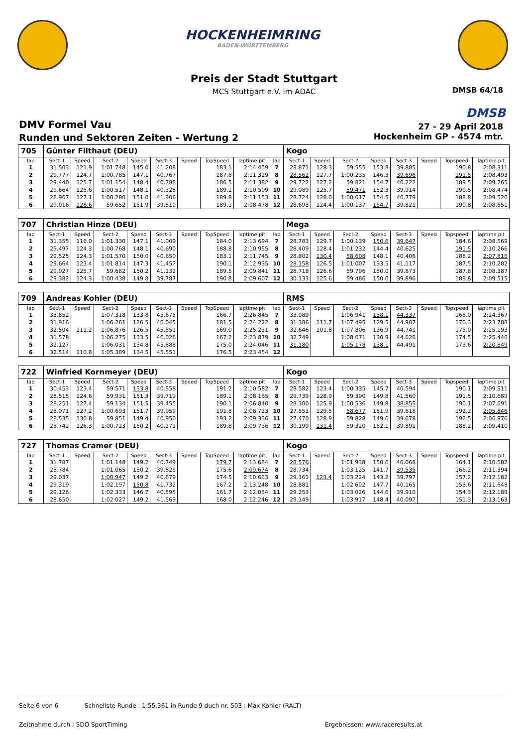HOCKENHEIMRING
BADEN-WÜRTTEMBERG
Preis der Stadt Stuttgart
MCS Stuttgart e.V. im ADAC DMSB 64/18
DMSB
DMV Formel Vau
Runden und Sektoren Zeiten - Wertung 2
27 - 29 April 2018
Hockenheim GP - 4574 mtr.
| 705 | Günter Filthaut (DEU) | | | | | | | | | Kogo | | | | | | | |
| lap | Sect-1 | Speed | Sect-2 | Speed | Sect-3 | Speed | TopSpeed | laptime pit | lap | Sect-1 | Speed | Sect-2 | Speed | Sect-3 | Speed | Topspeed | laptime pit |
| 1 | 31.503 | 121.9 | 1:01.748 | 145.0 | 41.208 | | 183.1 | 2:14.459 | 7 | 28.871 | 128.3 | 59.555 | 153.8 | 39.885 | | 190.8 | 2:08.311 |
| 2 | 29.777 | 124.7 | 1:00.785 | 147.1 | 40.767 | | 187.8 | 2:11.329 | 8 | 28.562 | 127.7 | 1:00.235 | 146.3 | 39.696 | | 191.5 | 2:08.493 |
| 3 | 29.440 | 125.7 | 1:01.154 | 148.4 | 40.788 | | 186.5 | 2:11.382 | 9 | 29.722 | 127.2 | 59.821 | 154.7 | 40.222 | | 189.5 | 2:09.765 |
| 4 | 29.664 | 125.6 | 1:00.517 | 148.1 | 40.328 | | 189.1 | 2:10.509 | 10 | 29.089 | 125.7 | 59.471 | 152.3 | 39.914 | | 190.5 | 2:08.474 |
| 5 | 28.967 | 127.1 | 1:00.280 | 151.0 | 41.906 | | 189.8 | 2:11.153 | 11 | 28.724 | 128.0 | 1:00.017 | 154.5 | 40.779 | | 188.8 | 2:09.520 |
| 6 | 29.016 | 128.6 | 59.652 | 151.9 | 39.810 | | 189.1 | 2:08.478 | 12 | 28.693 | 124.4 | 1:00.137 | 154.7 | 39.821 | | 190.8 | 2:08.651 |
| 707 | Christian Hinze (DEU) | | | | | | | | | Mega | | | | | | | |
| lap | Sect-1 | Speed | Sect-2 | Speed | Sect-3 | Speed | TopSpeed | laptime pit | lap | Sect-1 | Speed | Sect-2 | Speed | Sect-3 | Speed | Topspeed | laptime pit |
| 1 | 31.355 | 116.0 | 1:01.330 | 147.1 | 41.009 | | 184.0 | 2:13.694 | 7 | 28.783 | 129.7 | 1:00.139 | 150.6 | 39.647 | | 184.6 | 2:08.569 |
| 2 | 29.497 | 124.3 | 1:00.768 | 148.1 | 40.690 | | 188.8 | 2:10.955 | 8 | 28.409 | 128.4 | 1:01.232 | 144.4 | 40.625 | | 191.5 | 2:10.266 |
| 3 | 29.525 | 124.3 | 1:01.570 | 150.0 | 40.650 | | 183.1 | 2:11.745 | 9 | 28.802 | 130.4 | 58.608 | 148.1 | 40.406 | | 188.2 | 2:07.816 |
| 4 | 29.664 | 123.4 | 1:01.814 | 147.3 | 41.457 | | 190.1 | 2:12.935 | 10 | 28.158 | 126.5 | 1:01.007 | 133.5 | 41.117 | | 187.5 | 2:10.282 |
| 5 | 29.027 | 125.7 | 59.682 | 150.2 | 41.132 | | 189.5 | 2:09.841 | 11 | 28.718 | 126.6 | 59.796 | 150.0 | 39.873 | | 187.8 | 2:08.387 |
| 6 | 29.382 | 124.3 | 1:00.438 | 149.8 | 39.787 | | 190.8 | 2:09.607 | 12 | 30.133 | 125.6 | 59.486 | 150.0 | 39.896 | | 189.8 | 2:09.515 |
| 709 | Andreas Kohler (DEU) | | | | | | | | | RMS | | | | | | | |
| lap | Sect-1 | Speed | Sect-2 | Speed | Sect-3 | Speed | TopSpeed | laptime pit | lap | Sect-1 | Speed | Sect-2 | Speed | Sect-3 | Speed | Topspeed | laptime pit |
| 1 | 33.852 | | 1:07.318 | 133.8 | 45.675 | | 166.7 | 2:26.845 | 7 | 33.089 | | 1:06.941 | 138.1 | 44.337 | | 168.0 | 2:24.367 |
| 2 | 31.916 | | 1:06.261 | 126.5 | 46.045 | | 181.5 | 2:24.222 | 8 | 31.386 | 111.7 | 1:07.495 | 129.5 | 44.907 | | 170.3 | 2:23.788 |
| 3 | 32.504 | 111.2 | 1:06.876 | 126.5 | 45.851 | | 169.0 | 2:25.231 | 9 | 32.646 | 101.8 | 1:07.806 | 136.9 | 44.741 | | 175.0 | 2:25.193 |
| 4 | 31.578 | | 1:06.275 | 133.5 | 46.026 | | 167.2 | 2:23.879 | 10 | 32.749 | | 1:08.071 | 130.9 | 44.626 | | 174.5 | 2:25.446 |
| 5 | 32.127 | | 1:06.031 | 134.8 | 45.888 | | 175.0 | 2:24.046 | 11 | 31.180 | | 1:05.178 | 138.1 | 44.491 | | 173.6 | 2:20.849 |
| 6 | 32.514 | 110.8 | 1:05.389 | 134.5 | 45.551 | | 176.5 | 2:23.454 | 12 | | | | | | | | |
| 722 | Winfried Kornmeyer (DEU) | | | | | | | | | Kogo | | | | | | | |
| lap | Sect-1 | Speed | Sect-2 | Speed | Sect-3 | Speed | TopSpeed | laptime pit | lap | Sect-1 | Speed | Sect-2 | Speed | Sect-3 | Speed | Topspeed | laptime pit |
| 1 | 30.453 | 123.4 | 59.571 | 153.8 | 40.558 | | 191.2 | 2:10.582 | 7 | 28.582 | 123.4 | 1:00.335 | 145.7 | 40.594 | | 190.1 | 2:09.511 |
| 2 | 28.515 | 124.6 | 59.931 | 151.3 | 39.719 | | 189.1 | 2:08.165 | 8 | 29.739 | 128.9 | 59.390 | 149.8 | 41.560 | | 191.5 | 2:10.689 |
| 3 | 28.251 | 127.4 | 59.134 | 151.5 | 39.455 | | 190.1 | 2:06.840 | 9 | 28.300 | 125.9 | 1:00.536 | 149.8 | 38.855 | | 190.1 | 2:07.691 |
| 4 | 28.071 | 127.2 | 1:00.693 | 151.7 | 39.959 | | 191.8 | 2:08.723 | 10 | 27.551 | 129.5 | 58.677 | 151.9 | 39.618 | | 192.2 | 2:05.846 |
| 5 | 28.535 | 130.8 | 59.851 | 149.4 | 40.950 | | 193.2 | 2:09.336 | 11 | 27.470 | 128.9 | 59.828 | 149.6 | 39.678 | | 192.5 | 2:06.976 |
| 6 | 28.742 | 126.3 | 1:00.723 | 150.2 | 40.271 | | 189.8 | 2:09.736 | 12 | 30.199 | 131.4 | 59.320 | 152.1 | 39.891 | | 188.2 | 2:09.410 |
| 727 | Thomas Cramer (DEU) | | | | | | | | | Kogo | | | | | | | |
| lap | Sect-1 | Speed | Sect-2 | Speed | Sect-3 | Speed | TopSpeed | laptime pit | lap | Sect-1 | Speed | Sect-2 | Speed | Sect-3 | Speed | Topspeed | laptime pit |
| 1 | 31.787 | | 1:01.148 | 149.2 | 40.749 | | 179.7 | 2:13.684 | 7 | 28.576 | | 1:01.938 | 150.6 | 40.068 | | 164.1 | 2:10.582 |
| 2 | 28.784 | | 1:01.065 | 150.2 | 39.825 | | 175.6 | 2:09.674 | 8 | 28.734 | | 1:03.125 | 141.7 | 39.535 | | 166.2 | 2:11.394 |
| 3 | 29.037 | | 1:00.947 | 149.2 | 40.679 | | 174.5 | 2:10.663 | 9 | 29.161 | 123.4 | 1:03.224 | 143.2 | 39.797 | | 157.2 | 2:12.182 |
| 4 | 29.319 | | 1:02.197 | 150.8 | 41.732 | | 167.2 | 2:13.248 | 10 | 28.881 | | 1:02.602 | 147.7 | 40.165 | | 153.6 | 2:11.648 |
| 5 | 29.126 | | 1:02.333 | 146.7 | 40.595 | | 161.7 | 2:12.054 | 11 | 29.253 | | 1:03.026 | 144.6 | 39.910 | | 154.3 | 2:12.189 |
| 6 | 28.650 | | 1:02.027 | 149.2 | 41.569 | | 168.0 | 2:12.246 | 12 | 29.149 | | 1:03.917 | 148.4 | 40.097 | | 151.3 | 2:13.163 |
Seite 6 von 6
Schnellste Runde : 1:55.361 in Runde 9 duch nr. 503 : Max Kohler (RALT)
Zeitnahme durch : SDO SportTiming
Ergebnissen: www.raceresults.at